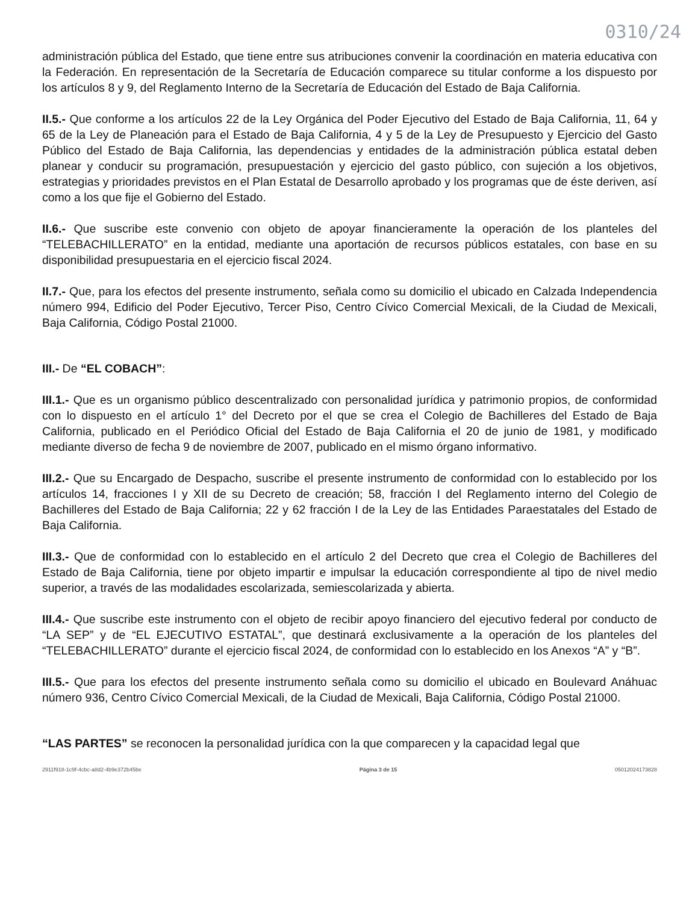0310/24
administración pública del Estado, que tiene entre sus atribuciones convenir la coordinación en materia educativa con la Federación. En representación de la Secretaría de Educación comparece su titular conforme a los dispuesto por los artículos 8 y 9, del Reglamento Interno de la Secretaría de Educación del Estado de Baja California.
II.5.- Que conforme a los artículos 22 de la Ley Orgánica del Poder Ejecutivo del Estado de Baja California, 11, 64 y 65 de la Ley de Planeación para el Estado de Baja California, 4 y 5 de la Ley de Presupuesto y Ejercicio del Gasto Público del Estado de Baja California, las dependencias y entidades de la administración pública estatal deben planear y conducir su programación, presupuestación y ejercicio del gasto público, con sujeción a los objetivos, estrategias y prioridades previstos en el Plan Estatal de Desarrollo aprobado y los programas que de éste deriven, así como a los que fije el Gobierno del Estado.
II.6.- Que suscribe este convenio con objeto de apoyar financieramente la operación de los planteles del “TELEBACHILLERATO” en la entidad, mediante una aportación de recursos públicos estatales, con base en su disponibilidad presupuestaria en el ejercicio fiscal 2024.
II.7.- Que, para los efectos del presente instrumento, señala como su domicilio el ubicado en Calzada Independencia número 994, Edificio del Poder Ejecutivo, Tercer Piso, Centro Cívico Comercial Mexicali, de la Ciudad de Mexicali, Baja California, Código Postal 21000.
III.- De “EL COBACH”:
III.1.- Que es un organismo público descentralizado con personalidad jurídica y patrimonio propios, de conformidad con lo dispuesto en el artículo 1° del Decreto por el que se crea el Colegio de Bachilleres del Estado de Baja California, publicado en el Periódico Oficial del Estado de Baja California el 20 de junio de 1981, y modificado mediante diverso de fecha 9 de noviembre de 2007, publicado en el mismo órgano informativo.
III.2.- Que su Encargado de Despacho, suscribe el presente instrumento de conformidad con lo establecido por los artículos 14, fracciones I y XII de su Decreto de creación; 58, fracción I del Reglamento interno del Colegio de Bachilleres del Estado de Baja California; 22 y 62 fracción I de la Ley de las Entidades Paraestatales del Estado de Baja California.
III.3.- Que de conformidad con lo establecido en el artículo 2 del Decreto que crea el Colegio de Bachilleres del Estado de Baja California, tiene por objeto impartir e impulsar la educación correspondiente al tipo de nivel medio superior, a través de las modalidades escolarizada, semiescolarizada y abierta.
III.4.- Que suscribe este instrumento con el objeto de recibir apoyo financiero del ejecutivo federal por conducto de “LA SEP” y de “EL EJECUTIVO ESTATAL”, que destinará exclusivamente a la operación de los planteles del “TELEBACHILLERATO” durante el ejercicio fiscal 2024, de conformidad con lo establecido en los Anexos “A” y “B”.
III.5.- Que para los efectos del presente instrumento señala como su domicilio el ubicado en Boulevard Anáhuac número 936, Centro Cívico Comercial Mexicali, de la Ciudad de Mexicali, Baja California, Código Postal 21000.
“LAS PARTES” se reconocen la personalidad jurídica con la que comparecen y la capacidad legal que
2911f918-1c9f-4cbc-a8d2-4b9e372b45be Página 3 de 15 05012024173828